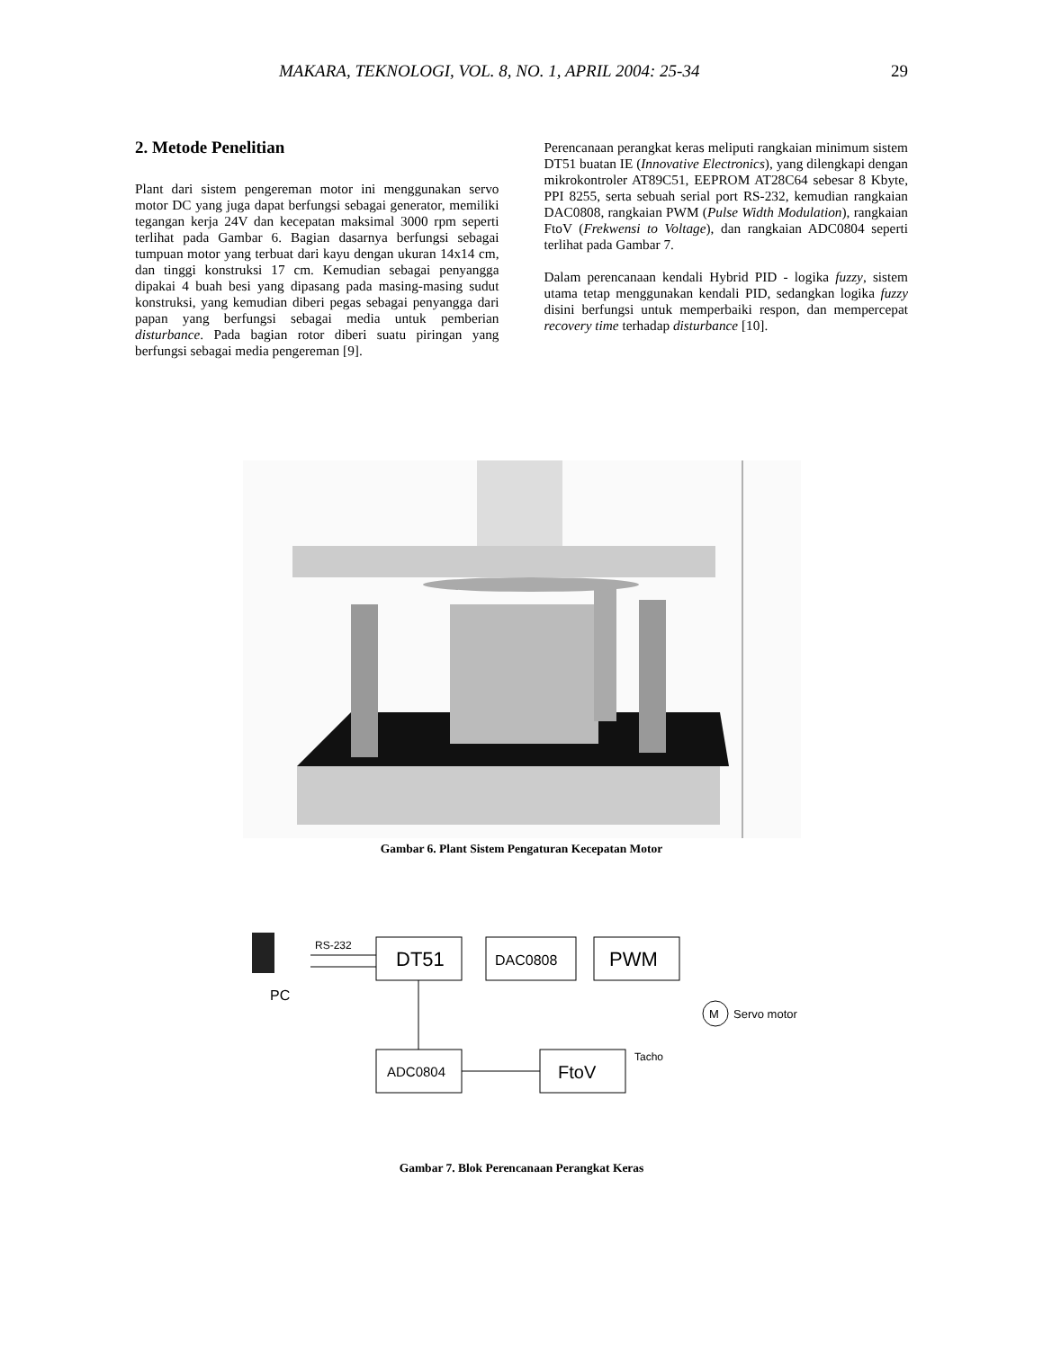MAKARA, TEKNOLOGI, VOL. 8, NO. 1, APRIL 2004: 25-34 29
2. Metode Penelitian
Plant dari sistem pengereman motor ini menggunakan servo motor DC yang juga dapat berfungsi sebagai generator, memiliki tegangan kerja 24V dan kecepatan maksimal 3000 rpm seperti terlihat pada Gambar 6. Bagian dasarnya berfungsi sebagai tumpuan motor yang terbuat dari kayu dengan ukuran 14x14 cm, dan tinggi konstruksi 17 cm. Kemudian sebagai penyangga dipakai 4 buah besi yang dipasang pada masing-masing sudut konstruksi, yang kemudian diberi pegas sebagai penyangga dari papan yang berfungsi sebagai media untuk pemberian disturbance. Pada bagian rotor diberi suatu piringan yang berfungsi sebagai media pengereman [9].
Perencanaan perangkat keras meliputi rangkaian minimum sistem DT51 buatan IE (Innovative Electronics), yang dilengkapi dengan mikrokontroler AT89C51, EEPROM AT28C64 sebesar 8 Kbyte, PPI 8255, serta sebuah serial port RS-232, kemudian rangkaian DAC0808, rangkaian PWM (Pulse Width Modulation), rangkaian FtoV (Frekwensi to Voltage), dan rangkaian ADC0804 seperti terlihat pada Gambar 7.
Dalam perencanaan kendali Hybrid PID - logika fuzzy, sistem utama tetap menggunakan kendali PID, sedangkan logika fuzzy disini berfungsi untuk memperbaiki respon, dan mempercepat recovery time terhadap disturbance [10].
Gambar 6. Plant Sistem Pengaturan Kecepatan Motor
PC
RS-232
DT51
DAC0808
PWM
M
Servo motor
Tacho
ADC0804
FtoV
Gambar 7. Blok Perencanaan Perangkat Keras